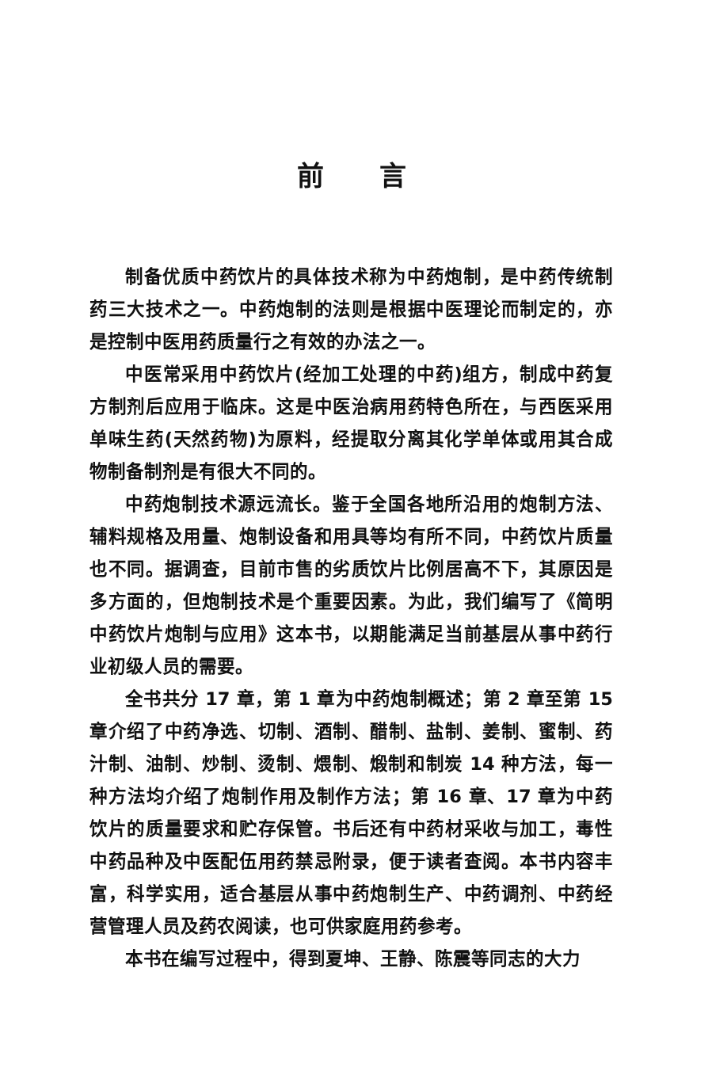前言
制备优质中药饮片的具体技术称为中药炮制，是中药传统制药三大技术之一。中药炮制的法则是根据中医理论而制定的，亦是控制中医用药质量行之有效的办法之一。
中医常采用中药饮片(经加工处理的中药)组方，制成中药复方制剂后应用于临床。这是中医治病用药特色所在，与西医采用单味生药(天然药物)为原料，经提取分离其化学单体或用其合成物制备制剂是有很大不同的。
中药炮制技术源远流长。鉴于全国各地所沿用的炮制方法、辅料规格及用量、炮制设备和用具等均有所不同，中药饮片质量也不同。据调查，目前市售的劣质饮片比例居高不下，其原因是多方面的，但炮制技术是个重要因素。为此，我们编写了《简明中药饮片炮制与应用》这本书，以期能满足当前基层从事中药行业初级人员的需要。
全书共分 17 章，第 1 章为中药炮制概述；第 2 章至第 15 章介绍了中药净选、切制、酒制、醋制、盐制、姜制、蜜制、药汁制、油制、炒制、烫制、煨制、煅制和制炭 14 种方法，每一种方法均介绍了炮制作用及制作方法；第 16 章、17 章为中药饮片的质量要求和贮存保管。书后还有中药材采收与加工，毒性中药品种及中医配伍用药禁忌附录，便于读者查阅。本书内容丰富，科学实用，适合基层从事中药炮制生产、中药调剂、中药经营管理人员及药农阅读，也可供家庭用药参考。
本书在编写过程中，得到夏坤、王静、陈震等同志的大力